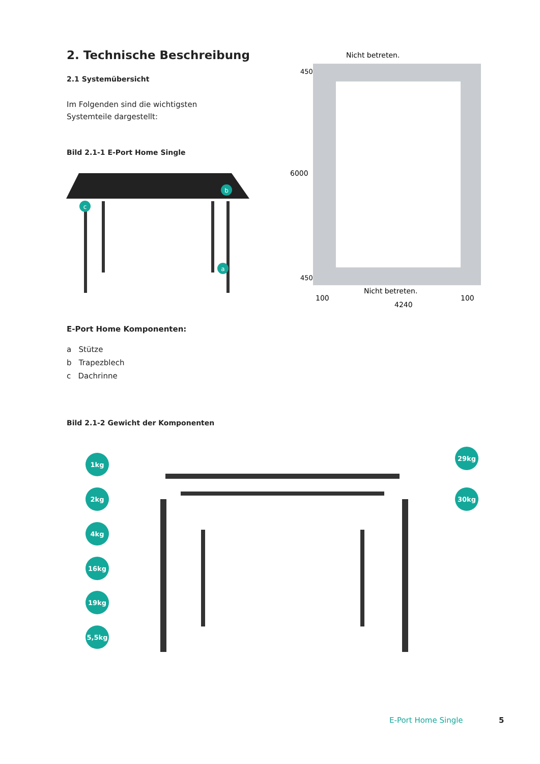2. Technische Beschreibung
2.1 Systemübersicht
Im Folgenden sind die wichtigsten
Systemteile dargestellt:
Bild 2.1-1 E-Port Home Single
c
b
a
Nicht betreten.
Nicht betreten.
100
100
4240
450
6000
450
E-Port Home Komponenten:
a Stütze
b Trapezblech
c Dachrinne
Bild 2.1-2 Gewicht der Komponenten
1kg
2kg
4kg
16kg
19kg
5,5kg
29kg
30kg
E-Port Home Single 5